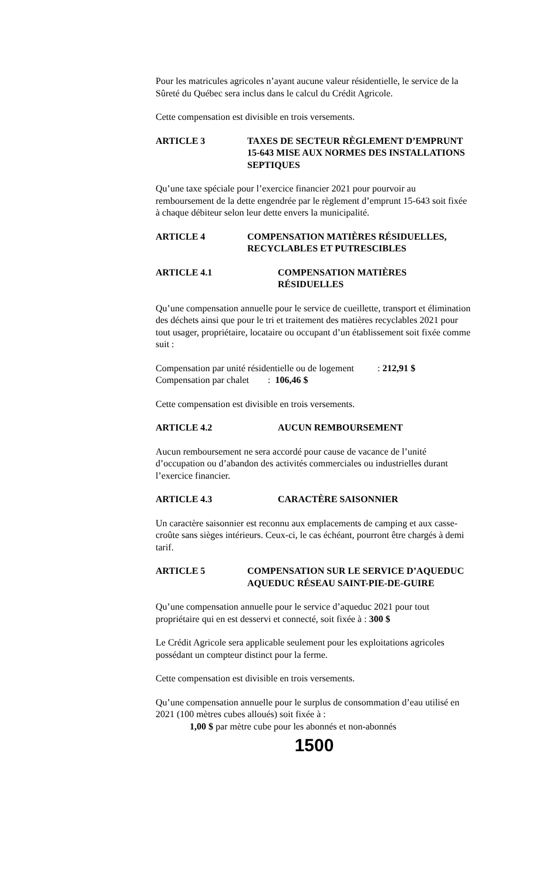Pour les matricules agricoles n’ayant aucune valeur résidentielle, le service de la Sûreté du Québec sera inclus dans le calcul du Crédit Agricole.
Cette compensation est divisible en trois versements.
ARTICLE 3 TAXES DE SECTEUR RÈGLEMENT D’EMPRUNT 15-643 MISE AUX NORMES DES INSTALLATIONS SEPTIQUES
Qu’une taxe spéciale pour l’exercice financier 2021 pour pourvoir au remboursement de la dette engendrée par le règlement d’emprunt 15-643 soit fixée à chaque débiteur selon leur dette envers la municipalité.
ARTICLE 4 COMPENSATION MATIÈRES RÉSIDUELLES, RECYCLABLES ET PUTRESCIBLES
ARTICLE 4.1 COMPENSATION MATIÈRES RÉSIDUELLES
Qu’une compensation annuelle pour le service de cueillette, transport et élimination des déchets ainsi que pour le tri et traitement des matières recyclables 2021 pour tout usager, propriétaire, locataire ou occupant d’un établissement soit fixée comme suit :
Compensation par unité résidentielle ou de logement : 212,91 $
Compensation par chalet : 106,46 $
Cette compensation est divisible en trois versements.
ARTICLE 4.2 AUCUN REMBOURSEMENT
Aucun remboursement ne sera accordé pour cause de vacance de l’unité d’occupation ou d’abandon des activités commerciales ou industrielles durant l’exercice financier.
ARTICLE 4.3 CARACTÈRE SAISONNIER
Un caractère saisonnier est reconnu aux emplacements de camping et aux casse-croûte sans sièges intérieurs. Ceux-ci, le cas échéant, pourront être chargés à demi tarif.
ARTICLE 5 COMPENSATION SUR LE SERVICE D’AQUEDUC AQUEDUC RÉSEAU SAINT-PIE-DE-GUIRE
Qu’une compensation annuelle pour le service d’aqueduc 2021 pour tout propriétaire qui en est desservi et connecté, soit fixée à : 300 $
Le Crédit Agricole sera applicable seulement pour les exploitations agricoles possédant un compteur distinct pour la ferme.
Cette compensation est divisible en trois versements.
Qu’une compensation annuelle pour le surplus de consommation d’eau utilisé en 2021 (100 mètres cubes alloués) soit fixée à :
1,00 $ par mètre cube pour les abonnés et non-abonnés
1500